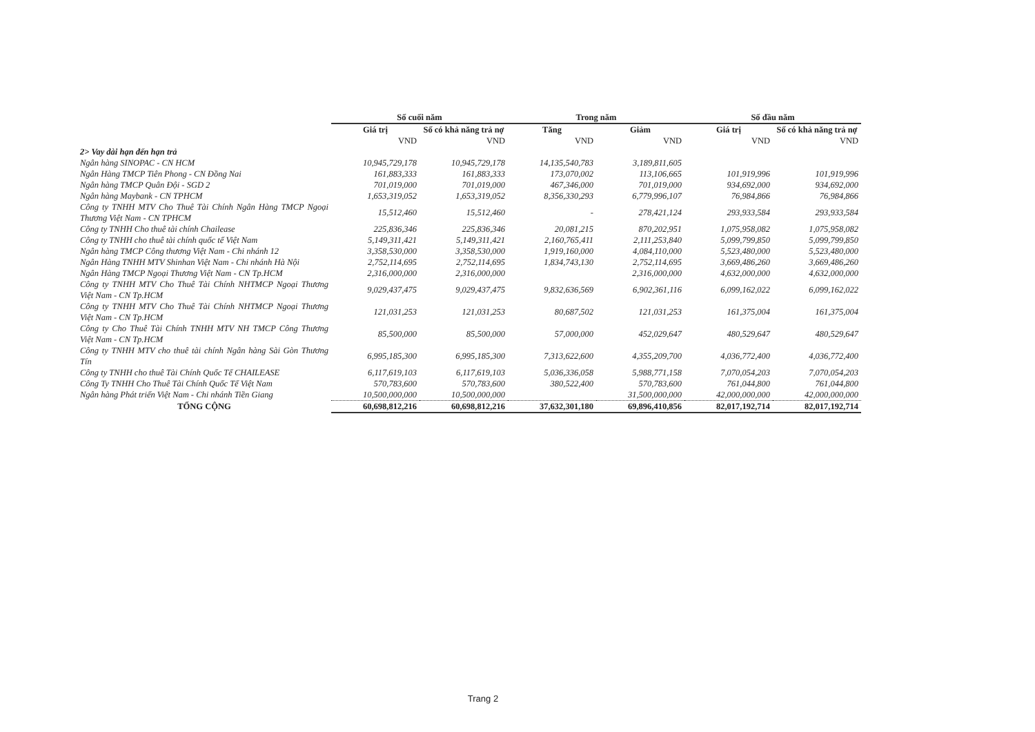| | Số cuối năm | | Trong năm | | Số đầu năm | |
| --- | --- | --- | --- | --- | --- | --- |
| | Giá trị | Số có khả năng trả nợ | Tăng | Giảm | Giá trị | Số có khả năng trả nợ |
| | VND | VND | VND | VND | VND | VND |
| 2> Vay dài hạn đến hạn trả | | | | | | |
| Ngân hàng SINOPAC - CN HCM | 10,945,729,178 | 10,945,729,178 | 14,135,540,783 | 3,189,811,605 | | |
| Ngân Hàng TMCP Tiên Phong - CN Đồng Nai | 161,883,333 | 161,883,333 | 173,070,002 | 113,106,665 | 101,919,996 | 101,919,996 |
| Ngân hàng TMCP Quân Đội - SGD 2 | 701,019,000 | 701,019,000 | 467,346,000 | 701,019,000 | 934,692,000 | 934,692,000 |
| Ngân hàng Maybank - CN TPHCM | 1,653,319,052 | 1,653,319,052 | 8,356,330,293 | 6,779,996,107 | 76,984,866 | 76,984,866 |
| Công ty TNHH MTV Cho Thuê Tài Chính Ngân Hàng TMCP Ngoại Thương Việt Nam - CN TPHCM | 15,512,460 | 15,512,460 | - | 278,421,124 | 293,933,584 | 293,933,584 |
| Công ty TNHH Cho thuê tài chính Chailease | 225,836,346 | 225,836,346 | 20,081,215 | 870,202,951 | 1,075,958,082 | 1,075,958,082 |
| Công ty TNHH cho thuê tài chính quốc tế Việt Nam | 5,149,311,421 | 5,149,311,421 | 2,160,765,411 | 2,111,253,840 | 5,099,799,850 | 5,099,799,850 |
| Ngân hàng TMCP Công thương Việt Nam - Chi nhánh 12 | 3,358,530,000 | 3,358,530,000 | 1,919,160,000 | 4,084,110,000 | 5,523,480,000 | 5,523,480,000 |
| Ngân Hàng TNHH MTV Shinhan Việt Nam - Chi nhánh Hà Nội | 2,752,114,695 | 2,752,114,695 | 1,834,743,130 | 2,752,114,695 | 3,669,486,260 | 3,669,486,260 |
| Ngân Hàng TMCP Ngoại Thương Việt Nam - CN Tp.HCM | 2,316,000,000 | 2,316,000,000 | | 2,316,000,000 | 4,632,000,000 | 4,632,000,000 |
| Công ty TNHH MTV Cho Thuê Tài Chính NHTMCP Ngoại Thương Việt Nam - CN Tp.HCM | 9,029,437,475 | 9,029,437,475 | 9,832,636,569 | 6,902,361,116 | 6,099,162,022 | 6,099,162,022 |
| Công ty TNHH MTV Cho Thuê Tài Chính NHTMCP Ngoại Thương Việt Nam - CN Tp.HCM | 121,031,253 | 121,031,253 | 80,687,502 | 121,031,253 | 161,375,004 | 161,375,004 |
| Công ty Cho Thuê Tài Chính TNHH MTV NH TMCP Công Thương Việt Nam - CN Tp.HCM | 85,500,000 | 85,500,000 | 57,000,000 | 452,029,647 | 480,529,647 | 480,529,647 |
| Công ty TNHH MTV cho thuê tài chính Ngân hàng Sài Gòn Thương Tín | 6,995,185,300 | 6,995,185,300 | 7,313,622,600 | 4,355,209,700 | 4,036,772,400 | 4,036,772,400 |
| Công ty TNHH cho thuê Tài Chính Quốc Tế CHAILEASE | 6,117,619,103 | 6,117,619,103 | 5,036,336,058 | 5,988,771,158 | 7,070,054,203 | 7,070,054,203 |
| Công Ty TNHH Cho Thuê Tài Chính Quốc Tế Việt Nam | 570,783,600 | 570,783,600 | 380,522,400 | 570,783,600 | 761,044,800 | 761,044,800 |
| Ngân hàng Phát triển Việt Nam - Chi nhánh Tiền Giang | 10,500,000,000 | 10,500,000,000 | | 31,500,000,000 | 42,000,000,000 | 42,000,000,000 |
| TỔNG CỘNG | 60,698,812,216 | 60,698,812,216 | 37,632,301,180 | 69,896,410,856 | 82,017,192,714 | 82,017,192,714 |
Trang 2